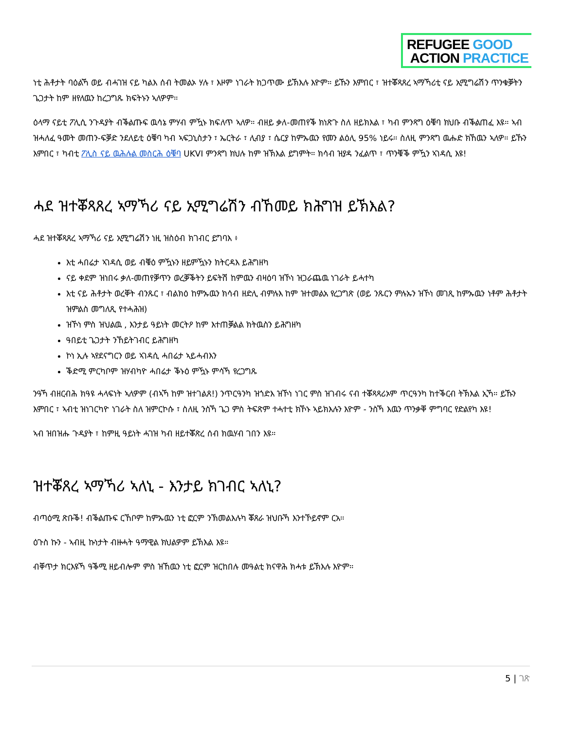REFUGEE GOOD
ACTION PRACTICE
ነቲ ሕቶታት ባዕልኻ ወይ ብሓገዝ ናይ ካልእ ሰብ ትመልኦ ሃሉ ፣ እዞም ነገራት ክጋጥሙ ይኽእሉ እዮም። ይኹን እምበር ፣ ዝተቖጻጸረ ኣማኻሪቲ ናይ ኢሚግሬሽን ጥንቁቓትን ጌጋታት ከም ዘየለዉን ከረጋግጹ ክፍትኑን ኣለዎም።
ዕላማ ናይቲ ፖሊሲ ንጉዳያት ብቕልጡፍ ዉሳኔ ምሃብ ምዃኑ ክፍለጥ ኣለዎ። ብዘይ ቃለ-መጠየቕ ክነጽጉ ስለ ዘይክእል ፣ ካብ ምንጻግ ዕቑባ ክህቡ ብቕልጠፈ እዩ። ኣብ ዝሓለፈ ዓመት መጠን-ፍቓድ ንደለይቲ ዕቑባ ካብ ኣፍጋኒስታን ፣ ኤርትራ ፣ ሊብያ ፣ ሴርያ ከምኡዉን የመን ልዕሊ 95% ነይሩ። ስለዚ ምንጻግ ዉሑድ ክኸዉን ኣለዎ። ይኹን እምበር ፣ ካብቲ ፖሊስ ናይ ዉሕሉል መስርሕ ዕቑባ UKVI ምንጻግ ክህሉ ከም ዝኽእል ይግምት። ክሳብ ዝያዳ ንፈልጥ ፣ ጥንቑቕ ምዃን ኣገዳሲ እዩ!
ሓደ ዝተቖጻጸረ ኣማኻሪ ናይ ኢሚግሬሽን ብኸመይ ክሕግዝ ይኽእል?
ሓደ ዝተቖጻጸረ ኣማኻሪ ናይ ኢሚግሬሽን ነዚ ዝስዕብ ክገብር ይግባእ ፥
እቲ ሓበሬታ ኣገዳሲ ወይ ብቑዕ ምዃኑን ዘይምዃኑን ክትርዳእ ይሕግዘካ
ናይ ቀደም ዝነበሩ ቃለ-መጠየቓጥን ወረቓቕትን ይፍትሽ ከምዉን ብዛዕባ ዝኾነ ዝጋራጨዉ ነገራት ይሓተካ
እቲ ናይ ሕቶታት ወረቐት ብንጹር ፣ ብልክዕ ከምኡዉን ክሳብ ዘድሊ ብምሉእ ከም ዝተመልአ የረጋግጽ (ወይ ንጹርን ምሉኡን ዝኾነ መገጺ ከምኡዉን ነቶም ሕቶታት ዝምልስ መግለጺ የተሓሕዝ)
ዝኾነ ምስ ዝህልዉ , እንታይ ዓይነት መርትዖ ከም እተጠቓልል ክትዉስን ይሕግዘካ
ዓበይቲ ጌጋታት ንኸይትገብር ይሕግዘካ
ኮነ ኢሉ ኣየደናግርን ወይ ኣገዳሲ ሓበሬታ ኣይሓብእን
ቕድሚ ምርካቦም ዝሃብካዮ ሓበሬታ ቕኑዕ ምዃኑ ምሳኻ የረጋግጹ
ንዓኻ ብዘርብሕ ክዓዩ ሓላፍነት ኣለዎም (ብኣኻ ከም ዝተገልጸ!) ንጥርዓንካ ዝጎድእ ዝኾነ ነገር ምስ ዝገብሩ ናብ ተቖጻጻሪኦም ጥርዓንካ ከተቕርብ ትኽእል ኢኻ። ይኹን እምበር ፣ ኣብቲ ዝነገርካዮ ነገራት ስለ ዝምርኮሱ ፣ ስለዚ ንስኻ ጌጋ ምስ ትፍጽም ተሓተቲ ክኾኑ ኣይክእሉን እዮም - ንስኻ እዉን ጥንቃቐ ምግባር የድልየካ እዩ!
ኣብ ዝበዝሑ ጉዳያት ፣ ከምዚ ዓይነት ሓገዝ ካብ ዘይተቖጽረ ሰብ ክዉሃብ ገበን እዩ።
ዝተቖጸረ ኣማኻሪ ኣለኒ - እንታይ ክገብር ኣለኒ?
ብጣዕሚ ጽቡቕ! ብቕልጡፍ ርኸቦም ከምኡዉን ነቲ ፎርም ንኽመልእሉካ ቖጸራ ዝህቡኻ እንተኾይኖም ርአ።
ዕጉስ ኩን - ኣብዚ ኩነታት ብዙሓት ዓማዊል ክህልዎም ይኽእል እዩ።
ብቐጥታ ክርእዩኻ ዓቕሚ ዘይብሎም ምስ ዝኸዉን ነቲ ፎርም ዝርከበሉ መዓልቲ ክናዋሕ ክሓቱ ይኽእሉ እዮም።
5 | ገጽ